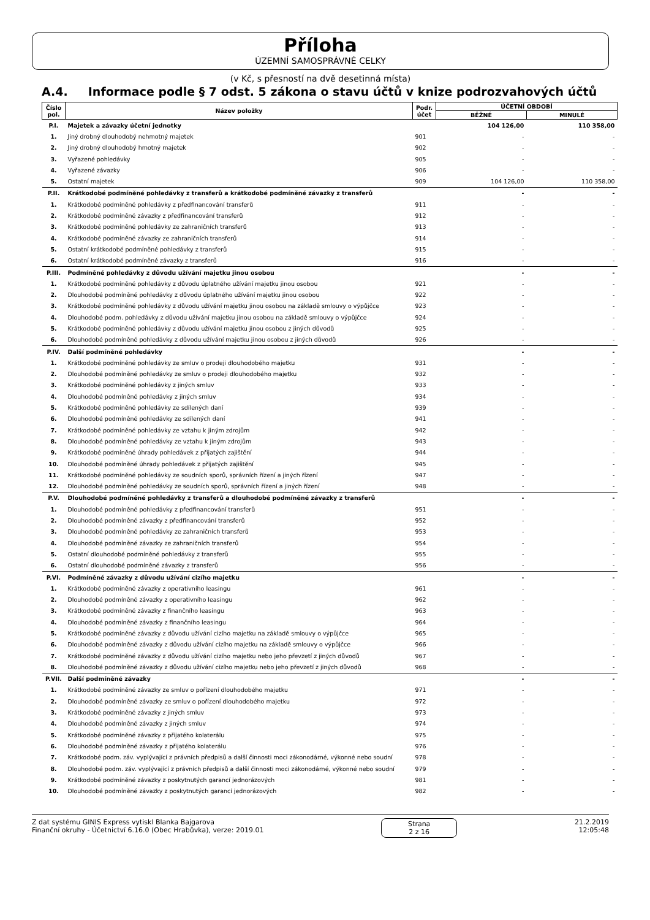Příloha
ÚZEMNÍ SAMOSPRÁVNÉ CELKY
(v Kč, s přesností na dvě desetinná místa)
A.4. Informace podle § 7 odst. 5 zákona o stavu účtů v knize podrozvahových účtů
| Číslo pol. | Název položky | Podr. účet | ÚČETNÍ OBDOBÍ | |
| --- | --- | --- | --- | --- |
| | | | BĚŽNÉ | MINULÉ |
| P.I. | Majetek a závazky účetní jednotky | | 104 126,00 | 110 358,00 |
| 1. | Jiný drobný dlouhodobý nehmotný majetek | 901 | - | - |
| 2. | Jiný drobný dlouhodobý hmotný majetek | 902 | - | - |
| 3. | Vyřazené pohledávky | 905 | - | - |
| 4. | Vyřazené závazky | 906 | - | - |
| 5. | Ostatní majetek | 909 | 104 126,00 | 110 358,00 |
| P.II. | Krátkodobé podmíněné pohledávky z transferů a krátkodobé podmíněné závazky z transferů | | - | - |
| 1. | Krátkodobé podmíněné pohledávky z předfinancování transferů | 911 | - | - |
| 2. | Krátkodobé podmíněné závazky z předfinancování transferů | 912 | - | - |
| 3. | Krátkodobé podmíněné pohledávky ze zahraničních transferů | 913 | - | - |
| 4. | Krátkodobé podmíněné závazky ze zahraničních transferů | 914 | - | - |
| 5. | Ostatní krátkodobé podmíněné pohledávky z transferů | 915 | - | - |
| 6. | Ostatní krátkodobé podmíněné závazky z transferů | 916 | - | - |
| P.III. | Podmíněné pohledávky z důvodu užívání majetku jinou osobou | | - | - |
| 1. | Krátkodobé podmíněné pohledávky z důvodu úplatného užívání majetku jinou osobou | 921 | - | - |
| 2. | Dlouhodobé podmíněné pohledávky z důvodu úplatného užívání majetku jinou osobou | 922 | - | - |
| 3. | Krátkodobé podmíněné pohledávky z důvodu užívání majetku jinou osobou na základě smlouvy o výpůjčce | 923 | - | - |
| 4. | Dlouhodobé podm. pohledávky z důvodu užívání majetku jinou osobou na základě smlouvy o výpůjčce | 924 | - | - |
| 5. | Krátkodobé podmíněné pohledávky z důvodu užívání majetku jinou osobou z jiných důvodů | 925 | - | - |
| 6. | Dlouhodobé podmíněné pohledávky z důvodu užívání majetku jinou osobou z jiných důvodů | 926 | - | - |
| P.IV. | Další podmíněné pohledávky | | - | - |
| 1. | Krátkodobé podmíněné pohledávky ze smluv o prodeji dlouhodobého majetku | 931 | - | - |
| 2. | Dlouhodobé podmíněné pohledávky ze smluv o prodeji dlouhodobého majetku | 932 | - | - |
| 3. | Krátkodobé podmíněné pohledávky z jiných smluv | 933 | - | - |
| 4. | Dlouhodobé podmíněné pohledávky z jiných smluv | 934 | - | - |
| 5. | Krátkodobé podmíněné pohledávky ze sdílených daní | 939 | - | - |
| 6. | Dlouhodobé podmíněné pohledávky ze sdílených daní | 941 | - | - |
| 7. | Krátkodobé podmíněné pohledávky ze vztahu k jiným zdrojům | 942 | - | - |
| 8. | Dlouhodobé podmíněné pohledávky ze vztahu k jiným zdrojům | 943 | - | - |
| 9. | Krátkodobé podmíněné úhrady pohledávek z přijatých zajištění | 944 | - | - |
| 10. | Dlouhodobé podmíněné úhrady pohledávek z přijatých zajištění | 945 | - | - |
| 11. | Krátkodobé podmíněné pohledávky ze soudních sporů, správních řízení a jiných řízení | 947 | - | - |
| 12. | Dlouhodobé podmíněné pohledávky ze soudních sporů, správních řízení a jiných řízení | 948 | - | - |
| P.V. | Dlouhodobé podmíněné pohledávky z transferů a dlouhodobé podmíněné závazky z transferů | | - | - |
| 1. | Dlouhodobé podmíněné pohledávky z předfinancování transferů | 951 | - | - |
| 2. | Dlouhodobé podmíněné závazky z předfinancování transferů | 952 | - | - |
| 3. | Dlouhodobé podmíněné pohledávky ze zahraničních transferů | 953 | - | - |
| 4. | Dlouhodobé podmíněné závazky ze zahraničních transferů | 954 | - | - |
| 5. | Ostatní dlouhodobé podmíněné pohledávky z transferů | 955 | - | - |
| 6. | Ostatní dlouhodobé podmíněné závazky z transferů | 956 | - | - |
| P.VI. | Podmíněné závazky z důvodu užívání cizího majetku | | - | - |
| 1. | Krátkodobé podmíněné závazky z operativního leasingu | 961 | - | - |
| 2. | Dlouhodobé podmíněné závazky z operativního leasingu | 962 | - | - |
| 3. | Krátkodobé podmíněné závazky z finančního leasingu | 963 | - | - |
| 4. | Dlouhodobé podmíněné závazky z finančního leasingu | 964 | - | - |
| 5. | Krátkodobé podmíněné závazky z důvodu užívání cizího majetku na základě smlouvy o výpůjčce | 965 | - | - |
| 6. | Dlouhodobé podmíněné závazky z důvodu užívání cizího majetku na základě smlouvy o výpůjčce | 966 | - | - |
| 7. | Krátkodobé podmíněné závazky z důvodu užívání cizího majetku nebo jeho převzetí z jiných důvodů | 967 | - | - |
| 8. | Dlouhodobé podmíněné závazky z důvodu užívání cizího majetku nebo jeho převzetí z jiných důvodů | 968 | - | - |
| P.VII. | Další podmíněné závazky | | - | - |
| 1. | Krátkodobé podmíněné závazky ze smluv o pořízení dlouhodobého majetku | 971 | - | - |
| 2. | Dlouhodobé podmíněné závazky ze smluv o pořízení dlouhodobého majetku | 972 | - | - |
| 3. | Krátkodobé podmíněné závazky z jiných smluv | 973 | - | - |
| 4. | Dlouhodobé podmíněné závazky z jiných smluv | 974 | - | - |
| 5. | Krátkodobé podmíněné závazky z přijatého kolaterálu | 975 | - | - |
| 6. | Dlouhodobé podmíněné závazky z přijatého kolaterálu | 976 | - | - |
| 7. | Krátkodobé podm. záv. vyplývající z právních předpisů a další činnosti moci zákonodárné, výkonné nebo soudní | 978 | - | - |
| 8. | Dlouhodobé podm. záv. vyplývající z právních předpisů a další činnosti moci zákonodárné, výkonné nebo soudní | 979 | - | - |
| 9. | Krátkodobé podmíněné závazky z poskytnutých garancí jednorázových | 981 | - | - |
| 10. | Dlouhodobé podmíněné závazky z poskytnutých garancí jednorázových | 982 | - | - |
Z dat systému GINIS Express vytiskl Blanka Bajgarova
Finanční okruhy - Účetnictví 6.16.0 (Obec Hrabůvka), verze: 2019.01
Strana
2 z 16
21.2.2019
12:05:48